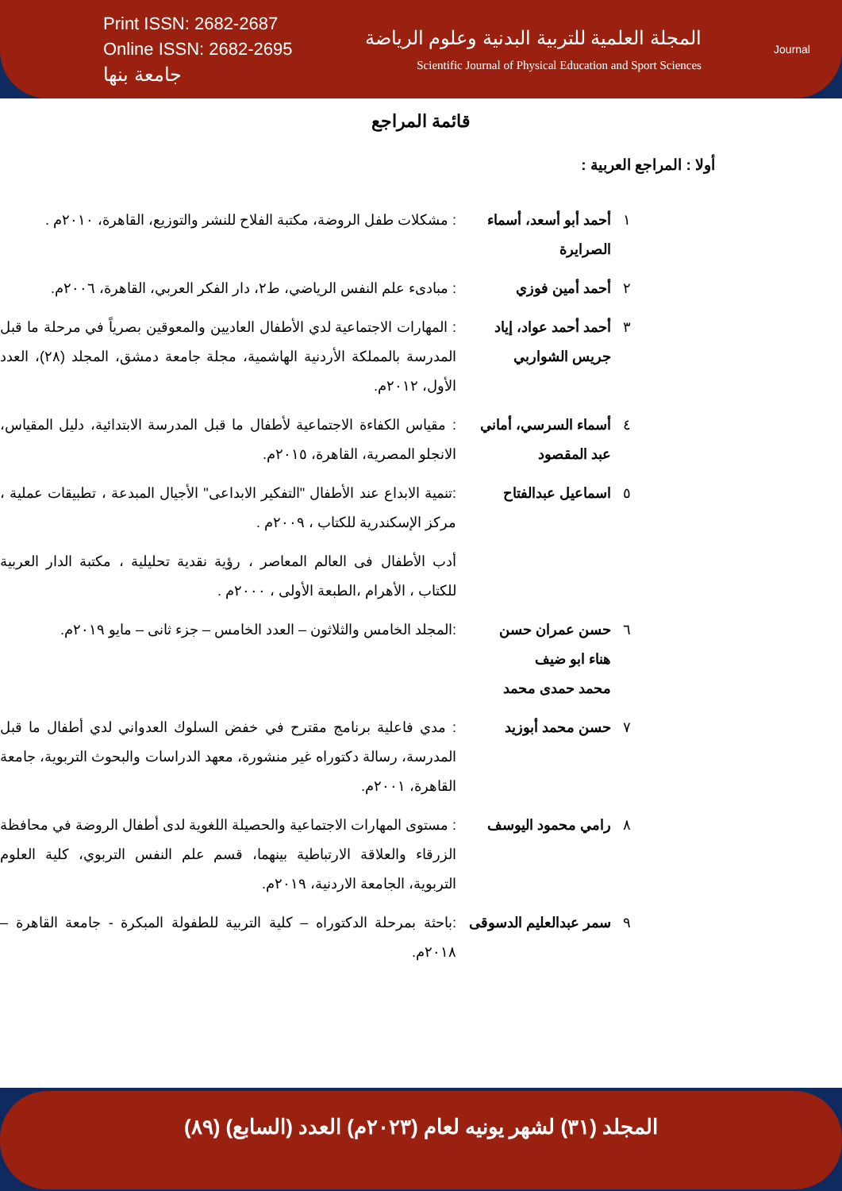Print ISSN: 2682-2687
Online ISSN: 2682-2695
جامعة بنها
المجلة العلمية للتربية البدنية وعلوم الرياضة
Scientific Journal of Physical Education and Sport Sciences
Journal
قائمة المراجع
أولا : المراجع العربية :
| ١ | أحمد أبو أسعد، أسماء الصرايرة | : مشكلات طفل الروضة، مكتبة الفلاح للنشر والتوزيع، القاهرة، ٢٠١٠م . |
| ٢ | أحمد أمين فوزي | : مبادىء علم النفس الرياضي، ط٢، دار الفكر العربي، القاهرة، ٢٠٠٦م. |
| ٣ | أحمد أحمد عواد، إياد جريس الشواربي | : المهارات الاجتماعية لدي الأطفال العاديين والمعوقين بصرياً في مرحلة ما قبل المدرسة بالمملكة الأردنية الهاشمية، مجلة جامعة دمشق، المجلد (٢٨)، العدد الأول، ٢٠١٢م. |
| ٤ | أسماء السرسي، أماني عبد المقصود | : مقياس الكفاءة الاجتماعية لأطفال ما قبل المدرسة الابتدائية، دليل المقياس، الانجلو المصرية، القاهرة، ٢٠١٥م. |
| ٥ | اسماعيل عبدالفتاح | :تنمية الابداع عند الأطفال "التفكير الابداعى" الأجيال المبدعة ، تطبيقات عملية ، مركز الإسكندرية للكتاب ، ٢٠٠٩م . |
| | | أدب الأطفال فى العالم المعاصر ، رؤية نقدية تحليلية ، مكتبة الدار العربية للكتاب ، الأهرام ،الطبعة الأولى ، ٢٠٠٠م . |
| ٦ | حسن عمران حسن هناء ابو ضيف محمد حمدى محمد | :المجلد الخامس والثلاثون – العدد الخامس – جزء ثانى – مايو ٢٠١٩م. |
| ٧ | حسن محمد أبوزيد | : مدي فاعلية برنامج مقترح في خفض السلوك العدواني لدي أطفال ما قبل المدرسة، رسالة دكتوراه غير منشورة، معهد الدراسات والبحوث التربوية، جامعة القاهرة، ٢٠٠١م. |
| ٨ | رامي محمود اليوسف | : مستوى المهارات الاجتماعية والحصيلة اللغوية لدى أطفال الروضة في محافظة الزرقاء والعلاقة الارتباطية بينهما، قسم علم النفس التربوي، كلية العلوم التربوية، الجامعة الاردنية، ٢٠١٩م. |
| ٩ | سمر عبدالعليم الدسوقى | :باحثة بمرحلة الدكتوراه – كلية التربية للطفولة المبكرة - جامعة القاهرة – ٢٠١٨م. |
المجلد (٣١) لشهر يونيه لعام (٢٠٢٣م) العدد (السابع) (٨٩)